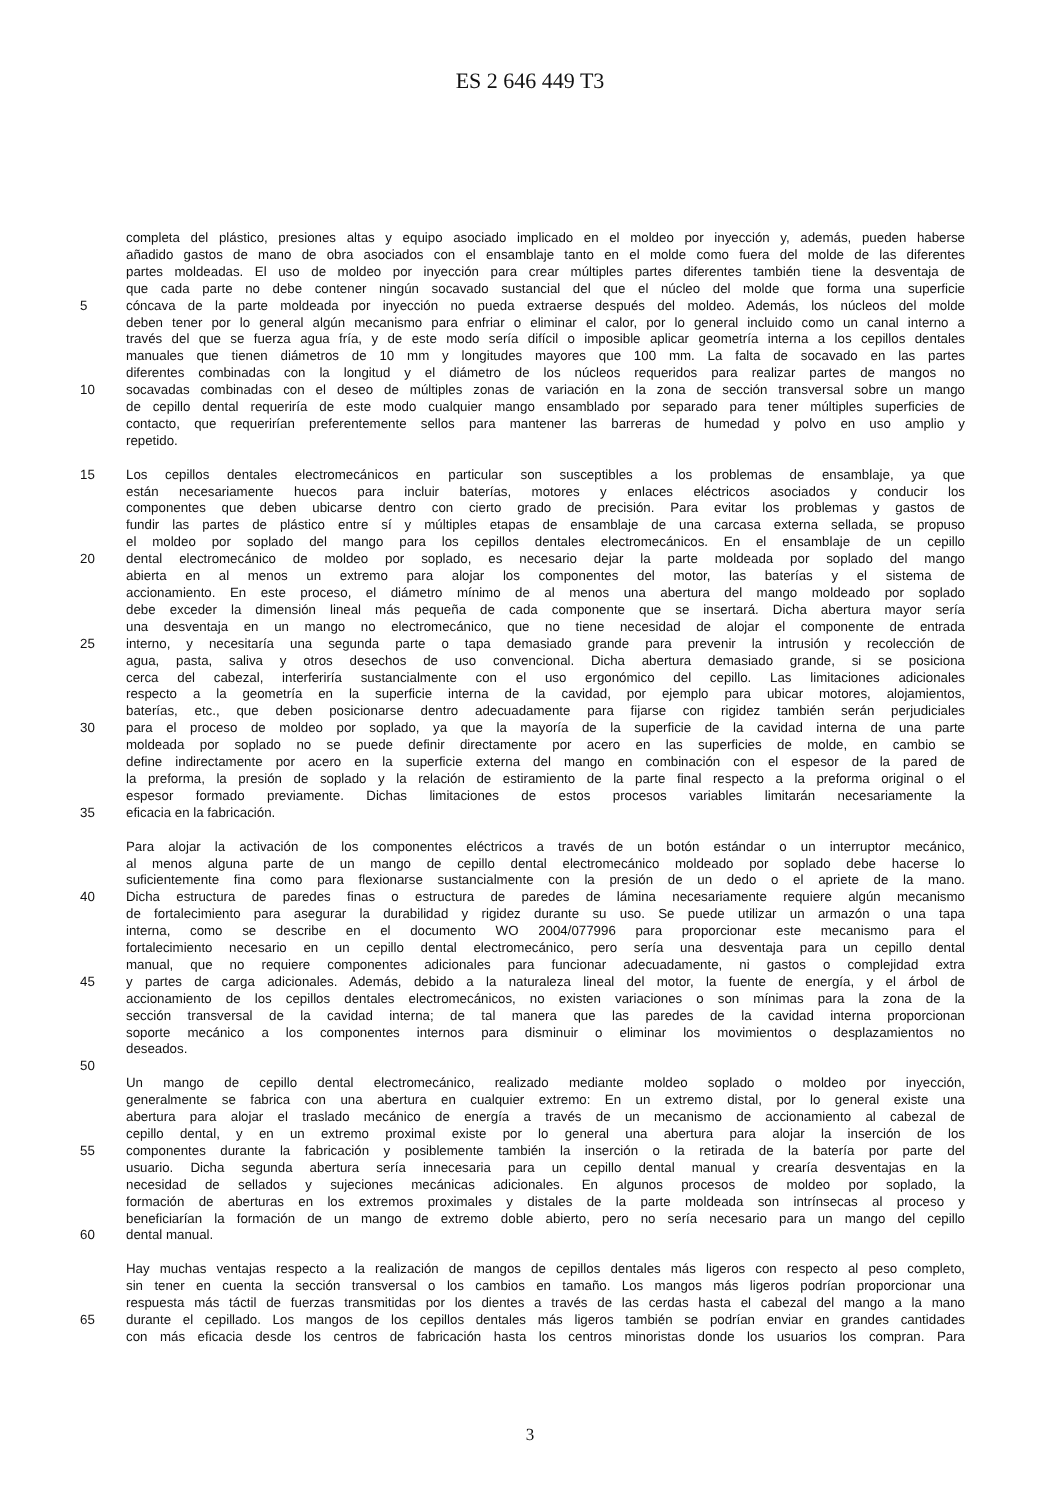ES 2 646 449 T3
completa del plástico, presiones altas y equipo asociado implicado en el moldeo por inyección y, además, pueden haberse
añadido gastos de mano de obra asociados con el ensamblaje tanto en el molde como fuera del molde de las diferentes
partes moldeadas. El uso de moldeo por inyección para crear múltiples partes diferentes también tiene la desventaja de
que cada parte no debe contener ningún socavado sustancial del que el núcleo del molde que forma una superficie
5 cóncava de la parte moldeada por inyección no pueda extraerse después del moldeo. Además, los núcleos del molde
deben tener por lo general algún mecanismo para enfriar o eliminar el calor, por lo general incluido como un canal interno a
través del que se fuerza agua fría, y de este modo sería difícil o imposible aplicar geometría interna a los cepillos dentales
manuales que tienen diámetros de 10 mm y longitudes mayores que 100 mm. La falta de socavado en las partes
diferentes combinadas con la longitud y el diámetro de los núcleos requeridos para realizar partes de mangos no
10 socavadas combinadas con el deseo de múltiples zonas de variación en la zona de sección transversal sobre un mango
de cepillo dental requeriría de este modo cualquier mango ensamblado por separado para tener múltiples superficies de
contacto, que requerirían preferentemente sellos para mantener las barreras de humedad y polvo en uso amplio y
repetido.
15 Los cepillos dentales electromecánicos en particular son susceptibles a los problemas de ensamblaje, ya que
están necesariamente huecos para incluir baterías, motores y enlaces eléctricos asociados y conducir los
componentes que deben ubicarse dentro con cierto grado de precisión. Para evitar los problemas y gastos de
fundir las partes de plástico entre sí y múltiples etapas de ensamblaje de una carcasa externa sellada, se propuso
el moldeo por soplado del mango para los cepillos dentales electromecánicos. En el ensamblaje de un cepillo
20 dental electromecánico de moldeo por soplado, es necesario dejar la parte moldeada por soplado del mango
abierta en al menos un extremo para alojar los componentes del motor, las baterías y el sistema de
accionamiento. En este proceso, el diámetro mínimo de al menos una abertura del mango moldeado por soplado
debe exceder la dimensión lineal más pequeña de cada componente que se insertará. Dicha abertura mayor sería
una desventaja en un mango no electromecánico, que no tiene necesidad de alojar el componente de entrada
25 interno, y necesitaría una segunda parte o tapa demasiado grande para prevenir la intrusión y recolección de
agua, pasta, saliva y otros desechos de uso convencional. Dicha abertura demasiado grande, si se posiciona
cerca del cabezal, interferiría sustancialmente con el uso ergonómico del cepillo. Las limitaciones adicionales
respecto a la geometría en la superficie interna de la cavidad, por ejemplo para ubicar motores, alojamientos,
baterías, etc., que deben posicionarse dentro adecuadamente para fijarse con rigidez también serán perjudiciales
30 para el proceso de moldeo por soplado, ya que la mayoría de la superficie de la cavidad interna de una parte
moldeada por soplado no se puede definir directamente por acero en las superficies de molde, en cambio se
define indirectamente por acero en la superficie externa del mango en combinación con el espesor de la pared de
la preforma, la presión de soplado y la relación de estiramiento de la parte final respecto a la preforma original o el
espesor formado previamente. Dichas limitaciones de estos procesos variables limitarán necesariamente la
35 eficacia en la fabricación.
Para alojar la activación de los componentes eléctricos a través de un botón estándar o un interruptor mecánico,
al menos alguna parte de un mango de cepillo dental electromecánico moldeado por soplado debe hacerse lo
suficientemente fina como para flexionarse sustancialmente con la presión de un dedo o el apriete de la mano.
40 Dicha estructura de paredes finas o estructura de paredes de lámina necesariamente requiere algún mecanismo
de fortalecimiento para asegurar la durabilidad y rigidez durante su uso. Se puede utilizar un armazón o una tapa
interna, como se describe en el documento WO 2004/077996 para proporcionar este mecanismo para el
fortalecimiento necesario en un cepillo dental electromecánico, pero sería una desventaja para un cepillo dental
manual, que no requiere componentes adicionales para funcionar adecuadamente, ni gastos o complejidad extra
45 y partes de carga adicionales. Además, debido a la naturaleza lineal del motor, la fuente de energía, y el árbol de
accionamiento de los cepillos dentales electromecánicos, no existen variaciones o son mínimas para la zona de la
sección transversal de la cavidad interna; de tal manera que las paredes de la cavidad interna proporcionan
soporte mecánico a los componentes internos para disminuir o eliminar los movimientos o desplazamientos no
deseados.
50
Un mango de cepillo dental electromecánico, realizado mediante moldeo soplado o moldeo por inyección,
generalmente se fabrica con una abertura en cualquier extremo: En un extremo distal, por lo general existe una
abertura para alojar el traslado mecánico de energía a través de un mecanismo de accionamiento al cabezal de
cepillo dental, y en un extremo proximal existe por lo general una abertura para alojar la inserción de los
55 componentes durante la fabricación y posiblemente también la inserción o la retirada de la batería por parte del
usuario. Dicha segunda abertura sería innecesaria para un cepillo dental manual y crearía desventajas en la
necesidad de sellados y sujeciones mecánicas adicionales. En algunos procesos de moldeo por soplado, la
formación de aberturas en los extremos proximales y distales de la parte moldeada son intrínsecas al proceso y
beneficiarían la formación de un mango de extremo doble abierto, pero no sería necesario para un mango del cepillo
60 dental manual.
Hay muchas ventajas respecto a la realización de mangos de cepillos dentales más ligeros con respecto al peso completo,
sin tener en cuenta la sección transversal o los cambios en tamaño. Los mangos más ligeros podrían proporcionar una
respuesta más táctil de fuerzas transmitidas por los dientes a través de las cerdas hasta el cabezal del mango a la mano
65 durante el cepillado. Los mangos de los cepillos dentales más ligeros también se podrían enviar en grandes cantidades
con más eficacia desde los centros de fabricación hasta los centros minoristas donde los usuarios los compran. Para
3